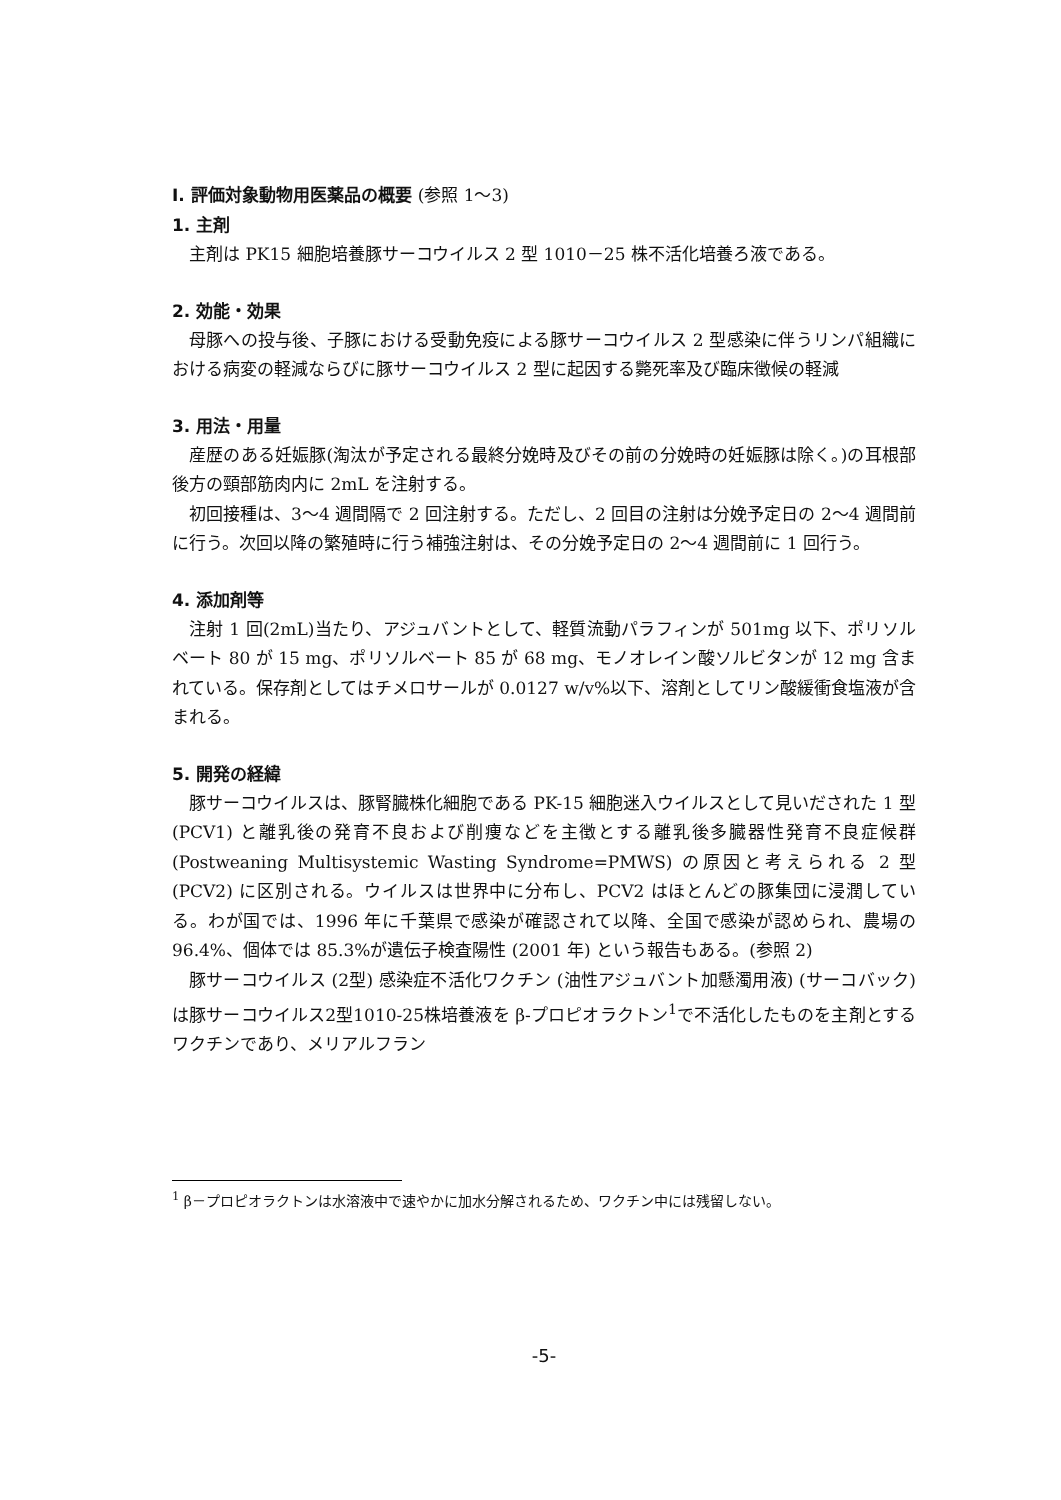Ⅰ. 評価対象動物用医薬品の概要 (参照 1～3)
1. 主剤
主剤は PK15 細胞培養豚サーコウイルス 2 型 1010－25 株不活化培養ろ液である。
2. 効能・効果
母豚への投与後、子豚における受動免疫による豚サーコウイルス 2 型感染に伴うリンパ組織における病変の軽減ならびに豚サーコウイルス 2 型に起因する斃死率及び臨床徴候の軽減
3. 用法・用量
産歴のある妊娠豚(淘汰が予定される最終分娩時及びその前の分娩時の妊娠豚は除く。)の耳根部後方の頸部筋肉内に 2mL を注射する。
初回接種は、3～4 週間隔で 2 回注射する。ただし、2 回目の注射は分娩予定日の 2～4 週間前に行う。次回以降の繁殖時に行う補強注射は、その分娩予定日の 2～4 週間前に 1 回行う。
4. 添加剤等
注射 1 回(2mL)当たり、アジュバントとして、軽質流動パラフィンが 501mg 以下、ポリソルベート 80 が 15 mg、ポリソルベート 85 が 68 mg、モノオレイン酸ソルビタンが 12 mg 含まれている。保存剤としてはチメロサールが 0.0127 w/v%以下、溶剤としてリン酸緩衝食塩液が含まれる。
5. 開発の経緯
豚サーコウイルスは、豚腎臓株化細胞である PK-15 細胞迷入ウイルスとして見いだされた 1 型 (PCV1) と離乳後の発育不良および削痩などを主徴とする離乳後多臓器性発育不良症候群 (Postweaning Multisystemic Wasting Syndrome=PMWS) の原因と考えられる 2 型 (PCV2) に区別される。ウイルスは世界中に分布し、PCV2 はほとんどの豚集団に浸潤している。わが国では、1996 年に千葉県で感染が確認されて以降、全国で感染が認められ、農場の 96.4%、個体では 85.3%が遺伝子検査陽性 (2001 年) という報告もある。(参照 2)
豚サーコウイルス (2型) 感染症不活化ワクチン (油性アジュバント加懸濁用液) (サーコバック) は豚サーコウイルス2型1010-25株培養液を β-プロピオラクトン<sup>1</sup>で不活化したものを主剤とするワクチンであり、メリアルフラン
<sup>1</sup> β－プロピオラクトンは水溶液中で速やかに加水分解されるため、ワクチン中には残留しない。
-5-